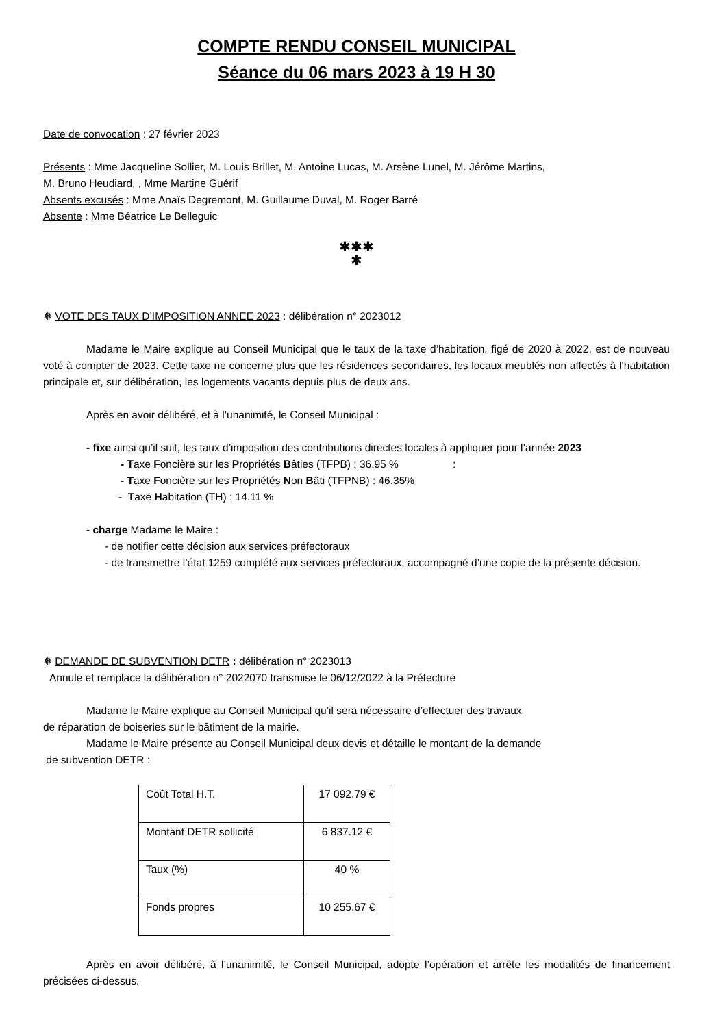COMPTE RENDU CONSEIL MUNICIPAL
Séance du 06 mars 2023 à 19 H 30
Date de convocation : 27 février 2023
Présents : Mme Jacqueline Sollier, M. Louis Brillet, M. Antoine Lucas, M. Arsène Lunel, M. Jérôme Martins,
M. Bruno Heudiard, , Mme Martine Guérif
Absents excusés : Mme Anaïs Degremont, M. Guillaume Duval, M. Roger Barré
Absente : Mme Béatrice Le Belleguic
✱✱✱
✱
❅ VOTE DES TAUX D’IMPOSITION ANNEE 2023 : délibération n° 2023012
Madame le Maire explique au Conseil Municipal que le taux de la taxe d’habitation, figé de 2020 à 2022, est de nouveau voté à compter de 2023. Cette taxe ne concerne plus que les résidences secondaires, les locaux meublés non affectés à l’habitation principale et, sur délibération, les logements vacants depuis plus de deux ans.
Après en avoir délibéré, et à l’unanimité, le Conseil Municipal :
- fixe ainsi qu’il suit, les taux d’imposition des contributions directes locales à appliquer pour l’année 2023
- Taxe Foncière sur les Propriétés Bâties (TFPB) : 36.95 % :
- Taxe Foncière sur les Propriétés Non Bâti (TFPNB) : 46.35%
- Taxe Habitation (TH) : 14.11 %
- charge Madame le Maire :
- de notifier cette décision aux services préfectoraux
- de transmettre l’état 1259 complété aux services préfectoraux, accompagné d’une copie de la présente décision.
❅ DEMANDE DE SUBVENTION DETR : délibération n° 2023013
Annule et remplace la délibération n° 2022070 transmise le 06/12/2022 à la Préfecture
Madame le Maire explique au Conseil Municipal qu’il sera nécessaire d’effectuer des travaux
de réparation de boiseries sur le bâtiment de la mairie.
Madame le Maire présente au Conseil Municipal deux devis et détaille le montant de la demande
de subvention DETR :
| Coût Total H.T. | 17 092.79 € |
| Montant DETR sollicité | 6 837.12 € |
| Taux (%) | 40 % |
| Fonds propres | 10 255.67 € |
Après en avoir délibéré, à l’unanimité, le Conseil Municipal, adopte l’opération et arrête les modalités de financement précisées ci-dessus.